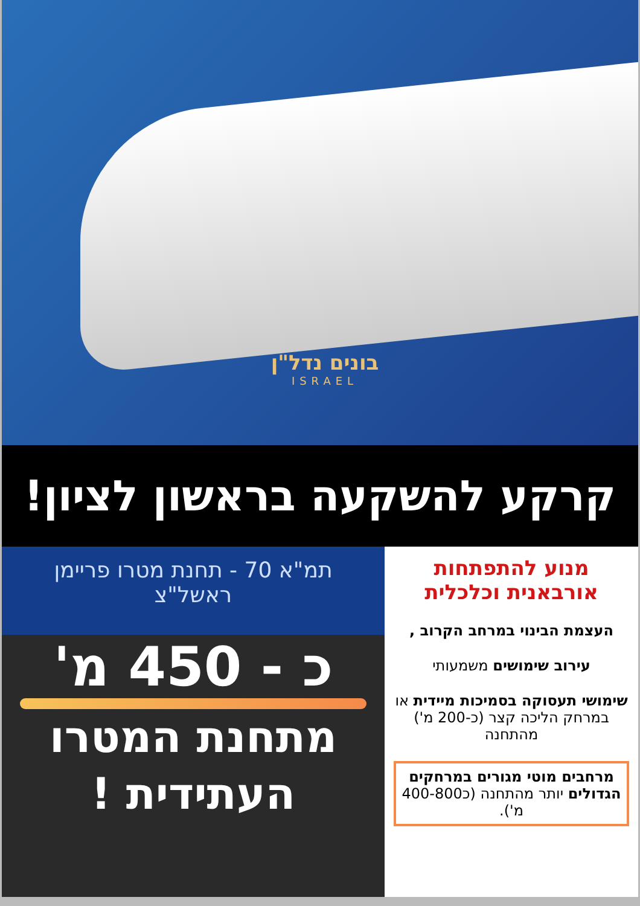בונים נדל"ן
ISRAEL
קרקע להשקעה בראשון לציון!
מנוע להתפתחות אורבאנית וכלכלית
העצמת הבינוי במרחב הקרוב ,
עירוב שימושים משמעותי
שימושי תעסוקה בסמיכות מיידית או במרחק הליכה קצר (כ-200 מ') מהתחנה
מרחבים מוטי מגורים במרחקים הגדולים יותר מהתחנה (כ400-800 מ').
תמ"א 70 - תחנת מטרו פריימן
ראשל"צ
כ - 450 מ'
מתחנת המטרו
העתידית !